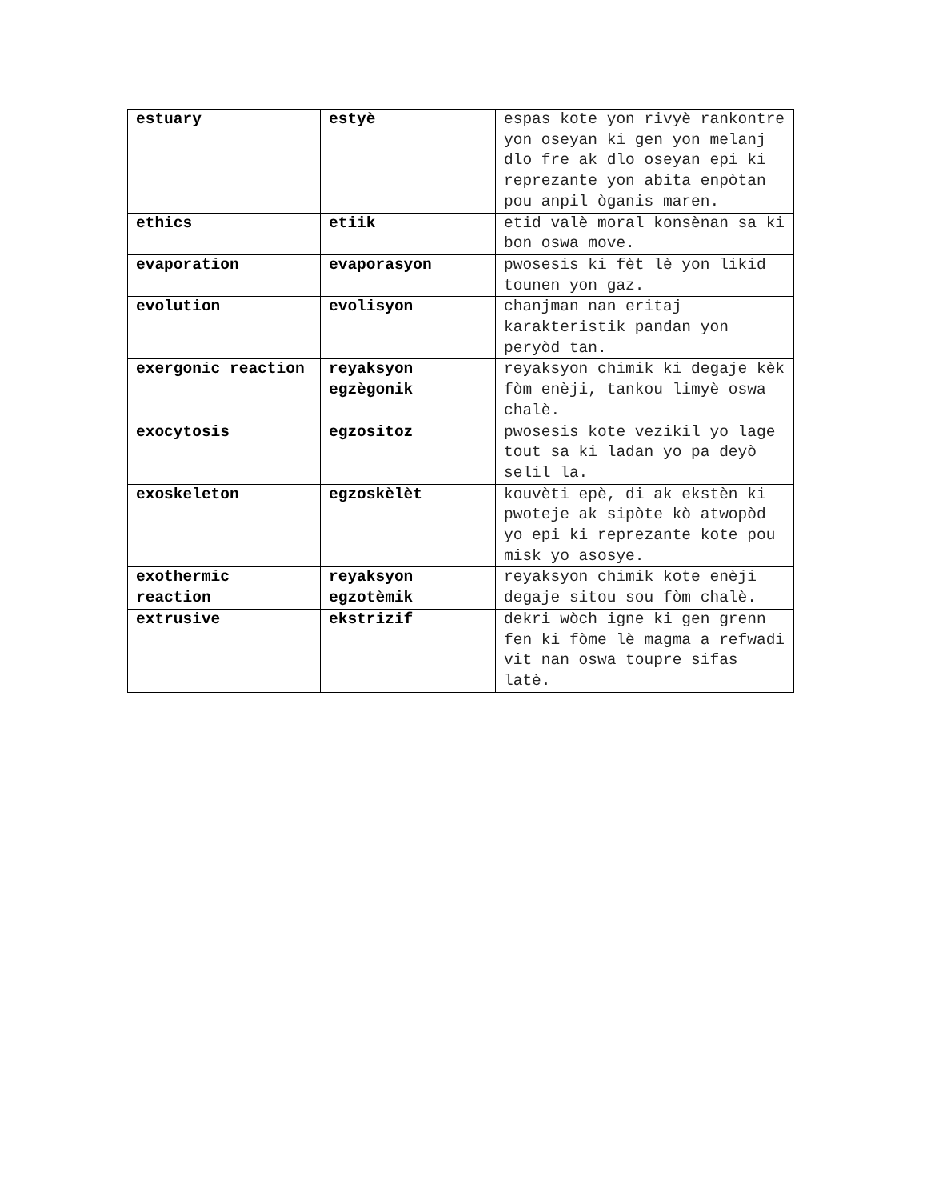| estuary | estyè | espas kote yon rivyè rankontre yon oseyan ki gen yon melanj dlo fre ak dlo oseyan epi ki reprezante yon abita enpòtan pou anpil òganis maren. |
| ethics | etiik | etid valè moral konsènan sa ki bon oswa move. |
| evaporation | evaporasyon | pwosesis ki fèt lè yon likid tounen yon gaz. |
| evolution | evolisyon | chanjman nan eritaj karakteristik pandan yon peryòd tan. |
| exergonic reaction | reyaksyon egzègonik | reyaksyon chimik ki degaje kèk fòm enèji, tankou limyè oswa chalè. |
| exocytosis | egzositoz | pwosesis kote vezikil yo lage tout sa ki ladan yo pa deyò selil la. |
| exoskeleton | egzoskèlèt | kouvèti epè, di ak ekstèn ki pwoteje ak sipòte kò atwopòd yo epi ki reprezante kote pou misk yo asosye. |
| exothermic reaction | reyaksyon egzotèmik | reyaksyon chimik kote enèji degaje sitou sou fòm chalè. |
| extrusive | ekstrizif | dekri wòch igne ki gen grenn fen ki fòme lè magma a refwadi vit nan oswa toupre sifas latè. |